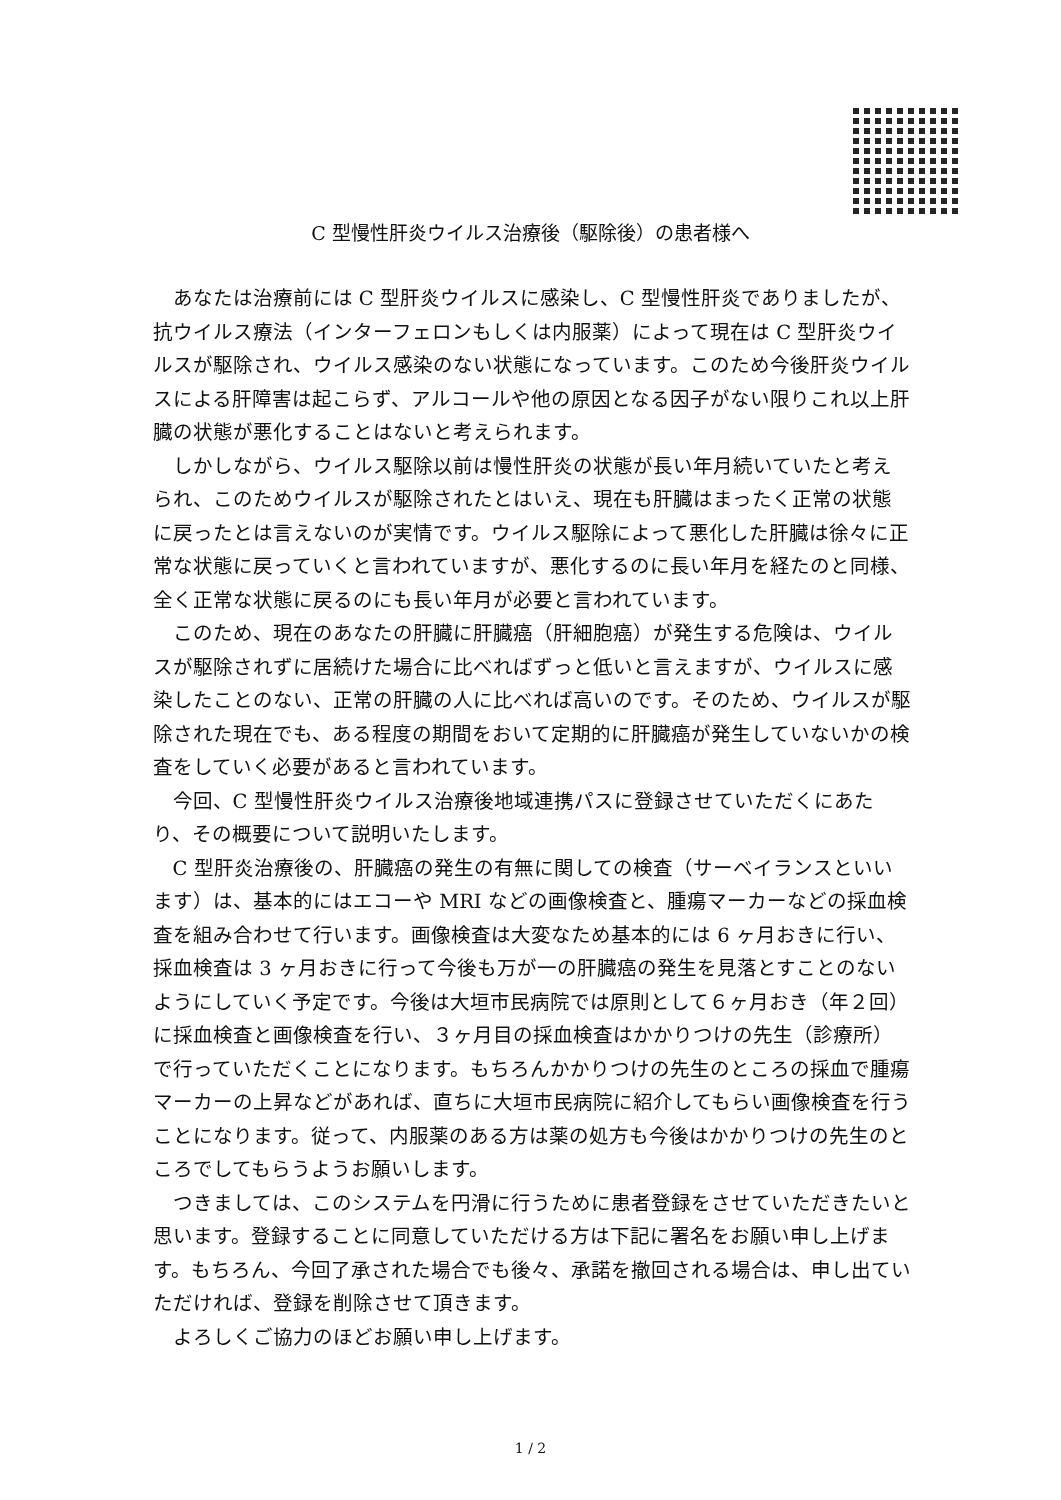C 型慢性肝炎ウイルス治療後（駆除後）の患者様へ
あなたは治療前には C 型肝炎ウイルスに感染し、C 型慢性肝炎でありましたが、抗ウイルス療法（インターフェロンもしくは内服薬）によって現在は C 型肝炎ウイルスが駆除され、ウイルス感染のない状態になっています。このため今後肝炎ウイルスによる肝障害は起こらず、アルコールや他の原因となる因子がない限りこれ以上肝臓の状態が悪化することはないと考えられます。
しかしながら、ウイルス駆除以前は慢性肝炎の状態が長い年月続いていたと考えられ、このためウイルスが駆除されたとはいえ、現在も肝臓はまったく正常の状態に戻ったとは言えないのが実情です。ウイルス駆除によって悪化した肝臓は徐々に正常な状態に戻っていくと言われていますが、悪化するのに長い年月を経たのと同様、全く正常な状態に戻るのにも長い年月が必要と言われています。
このため、現在のあなたの肝臓に肝臓癌（肝細胞癌）が発生する危険は、ウイルスが駆除されずに居続けた場合に比べればずっと低いと言えますが、ウイルスに感染したことのない、正常の肝臓の人に比べれば高いのです。そのため、ウイルスが駆除された現在でも、ある程度の期間をおいて定期的に肝臓癌が発生していないかの検査をしていく必要があると言われています。
今回、C 型慢性肝炎ウイルス治療後地域連携パスに登録させていただくにあたり、その概要について説明いたします。
C 型肝炎治療後の、肝臓癌の発生の有無に関しての検査（サーベイランスといいます）は、基本的にはエコーや MRI などの画像検査と、腫瘍マーカーなどの採血検査を組み合わせて行います。画像検査は大変なため基本的には 6 ヶ月おきに行い、採血検査は 3 ヶ月おきに行って今後も万が一の肝臓癌の発生を見落とすことのないようにしていく予定です。今後は大垣市民病院では原則として６ヶ月おき（年２回）に採血検査と画像検査を行い、３ヶ月目の採血検査はかかりつけの先生（診療所）で行っていただくことになります。もちろんかかりつけの先生のところの採血で腫瘍マーカーの上昇などがあれば、直ちに大垣市民病院に紹介してもらい画像検査を行うことになります。従って、内服薬のある方は薬の処方も今後はかかりつけの先生のところでしてもらうようお願いします。
つきましては、このシステムを円滑に行うために患者登録をさせていただきたいと思います。登録することに同意していただける方は下記に署名をお願い申し上げます。もちろん、今回了承された場合でも後々、承諾を撤回される場合は、申し出ていただければ、登録を削除させて頂きます。
よろしくご協力のほどお願い申し上げます。
1 / 2